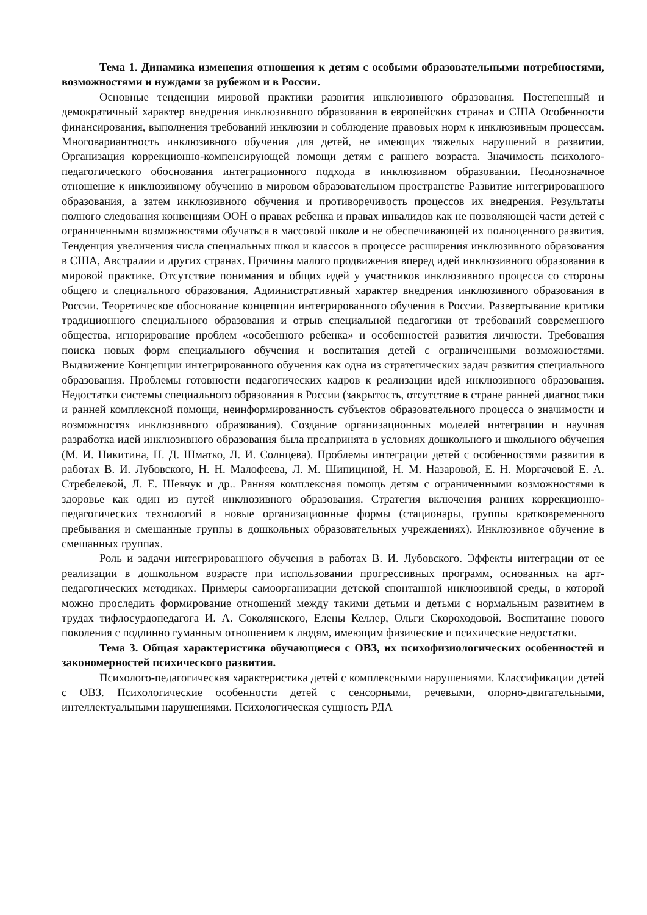Тема 1. Динамика изменения отношения к детям с особыми образовательными потребностями, возможностями и нуждами за рубежом и в России.
Основные тенденции мировой практики развития инклюзивного образования. Постепенный и демократичный характер внедрения инклюзивного образования в европейских странах и США Особенности финансирования, выполнения требований инклюзии и соблюдение правовых норм к инклюзивным процессам. Многовариантность инклюзивного обучения для детей, не имеющих тяжелых нарушений в развитии. Организация коррекционно-компенсирующей помощи детям с раннего возраста. Значимость психолого-педагогического обоснования интеграционного подхода в инклюзивном образовании. Неоднозначное отношение к инклюзивному обучению в мировом образовательном пространстве Развитие интегрированного образования, а затем инклюзивного обучения и противоречивость процессов их внедрения. Результаты полного следования конвенциям ООН о правах ребенка и правах инвалидов как не позволяющей части детей с ограниченными возможностями обучаться в массовой школе и не обеспечивающей их полноценного развития. Тенденция увеличения числа специальных школ и классов в процессе расширения инклюзивного образования в США, Австралии и других странах. Причины малого продвижения вперед идей инклюзивного образования в мировой практике. Отсутствие понимания и общих идей у участников инклюзивного процесса со стороны общего и специального образования. Административный характер внедрения инклюзивного образования в России. Теоретическое обоснование концепции интегрированного обучения в России. Развертывание критики традиционного специального образования и отрыв специальной педагогики от требований современного общества, игнорирование проблем «особенного ребенка» и особенностей развития личности. Требования поиска новых форм специального обучения и воспитания детей с ограниченными возможностями. Выдвижение Концепции интегрированного обучения как одна из стратегических задач развития специального образования. Проблемы готовности педагогических кадров к реализации идей инклюзивного образования. Недостатки системы специального образования в России (закрытость, отсутствие в стране ранней диагностики и ранней комплексной помощи, неинформированность субъектов образовательного процесса о значимости и возможностях инклюзивного образования). Создание организационных моделей интеграции и научная разработка идей инклюзивного образования была предпринята в условиях дошкольного и школьного обучения (М. И. Никитина, Н. Д. Шматко, Л. И. Солнцева). Проблемы интеграции детей с особенностями развития в работах В. И. Лубовского, Н. Н. Малофеева, Л. М. Шипициной, Н. М. Назаровой, Е. Н. Моргачевой Е. А. Стребелевой, Л. Е. Шевчук и др.. Ранняя комплексная помощь детям с ограниченными возможностями в здоровье как один из путей инклюзивного образования. Стратегия включения ранних коррекционно-педагогических технологий в новые организационные формы (стационары, группы кратковременного пребывания и смешанные группы в дошкольных образовательных учреждениях). Инклюзивное обучение в смешанных группах.
Роль и задачи интегрированного обучения в работах В. И. Лубовского. Эффекты интеграции от ее реализации в дошкольном возрасте при использовании прогрессивных программ, основанных на арт-педагогических методиках. Примеры самоорганизации детской спонтанной инклюзивной среды, в которой можно проследить формирование отношений между такими детьми и детьми с нормальным развитием в трудах тифлосурдопедагога И. А. Соколянского, Елены Келлер, Ольги Скороходовой. Воспитание нового поколения с подлинно гуманным отношением к людям, имеющим физические и психические недостатки.
Тема 3. Общая характеристика обучающиеся с ОВЗ, их психофизиологических особенностей и закономерностей психического развития.
Психолого-педагогическая характеристика детей с комплексными нарушениями. Классификации детей с ОВЗ. Психологические особенности детей с сенсорными, речевыми, опорно-двигательными, интеллектуальными нарушениями. Психологическая сущность РДА